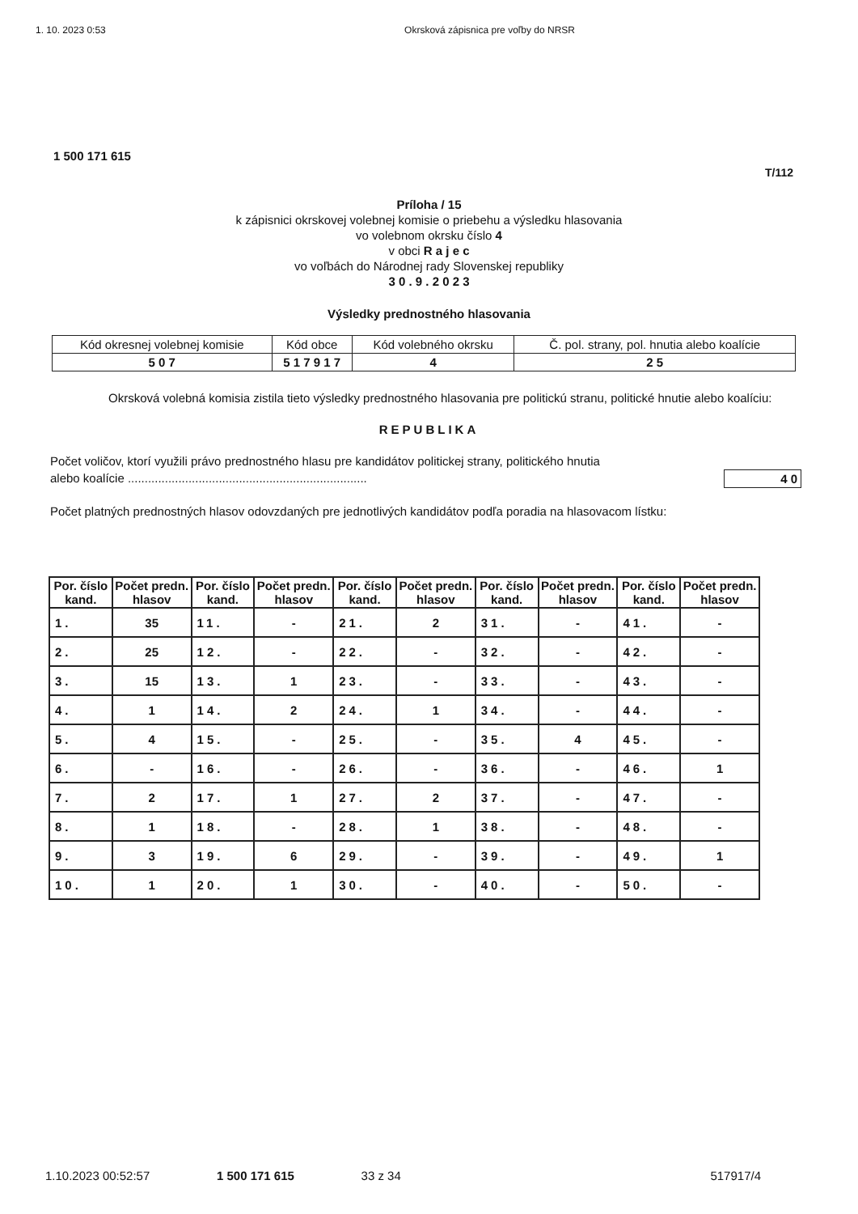1. 10. 2023 0:53 Okrsková zápisnica pre voľby do NRSR
1 500 171 615
T/112
Príloha / 15
k zápisnici okrskovej volebnej komisie o priebehu a výsledku hlasovania
vo volebnom okrsku číslo 4
v obci R a j e c
vo voľbách do Národnej rady Slovenskej republiky
3 0 . 9 . 2 0 2 3
Výsledky prednostného hlasovania
| Kód okresnej volebnej komisie | Kód obce | Kód volebného okrsku | Č. pol. strany, pol. hnutia alebo koalície |
| 5 0 7 | 5 1 7 9 1 7 | 4 | 2 5 |
Okrsková volebná komisia zistila tieto výsledky prednostného hlasovania pre politickú stranu, politické hnutie alebo koalíciu:
REPUBLIKA
Počet voličov, ktorí využili právo prednostného hlasu pre kandidátov politickej strany, politického hnutia
alebo koalície ....................................................................... 4 0
Počet platných prednostných hlasov odovzdaných pre jednotlivých kandidátov podľa poradia na hlasovacom lístku:
| Por. číslo kand. | Počet predn. hlasov | Por. číslo kand. | Počet predn. hlasov | Por. číslo kand. | Počet predn. hlasov | Por. číslo kand. | Počet predn. hlasov | Por. číslo kand. | Počet predn. hlasov |
| --- | --- | --- | --- | --- | --- | --- | --- | --- | --- |
| 1. | 35 | 11. | - | 21. | 2 | 31. | - | 41. | - |
| 2. | 25 | 12. | - | 22. | - | 32. | - | 42. | - |
| 3. | 15 | 13. | 1 | 23. | - | 33. | - | 43. | - |
| 4. | 1 | 14. | 2 | 24. | 1 | 34. | - | 44. | - |
| 5. | 4 | 15. | - | 25. | - | 35. | 4 | 45. | - |
| 6. | - | 16. | - | 26. | - | 36. | - | 46. | 1 |
| 7. | 2 | 17. | 1 | 27. | 2 | 37. | - | 47. | - |
| 8. | 1 | 18. | - | 28. | 1 | 38. | - | 48. | - |
| 9. | 3 | 19. | 6 | 29. | - | 39. | - | 49. | 1 |
| 10. | 1 | 20. | 1 | 30. | - | 40. | - | 50. | - |
1.10.2023 00:52:57 1 500 171 615 33 z 34 517917/4